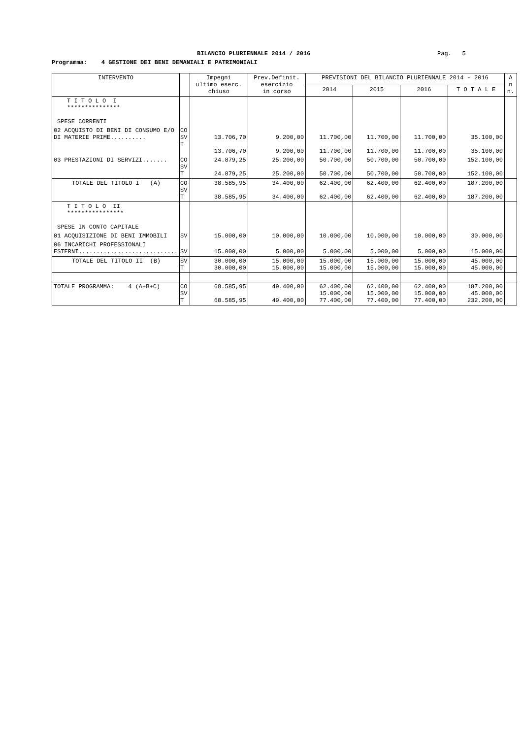BILANCIO PLURIENNALE 2014 / 2016
Pag. 5
Programma: 4 GESTIONE DEI BENI DEMANIALI E PATRIMONIALI
| INTERVENTO | | Impegni ultimo eserc. chiuso | Prev.Definit. esercizio in corso | PREVISIONI DEL BILANCIO PLURIENNALE 2014 - 2016 | | | | A n n. |
| --- | --- | --- | --- | --- | --- | --- | --- | --- |
| | | | | 2014 | 2015 | 2016 | T O T A L E | |
| T I T O L O I *************** SPESE CORRENTI | | | | | | | | |
| 02 ACQUISTO DI BENI DI CONSUMO E/O DI MATERIE PRIME.......... | CO SV T | 13.706,70 13.706,70 | 9.200,00 9.200,00 | 11.700,00 11.700,00 | 11.700,00 11.700,00 | 11.700,00 11.700,00 | 35.100,00 35.100,00 | |
| 03 PRESTAZIONI DI SERVIZI....... | CO SV T | 24.879,25 24.879,25 | 25.200,00 25.200,00 | 50.700,00 50.700,00 | 50.700,00 50.700,00 | 50.700,00 50.700,00 | 152.100,00 152.100,00 | |
| TOTALE DEL TITOLO I (A) | CO SV T | 38.585,95 38.585,95 | 34.400,00 34.400,00 | 62.400,00 62.400,00 | 62.400,00 62.400,00 | 62.400,00 62.400,00 | 187.200,00 187.200,00 | |
| T I T O L O II **************** SPESE IN CONTO CAPITALE | | | | | | | | |
| 01 ACQUISIZIONE DI BENI IMMOBILI | SV | 15.000,00 | 10.000,00 | 10.000,00 | 10.000,00 | 10.000,00 | 30.000,00 | |
| 06 INCARICHI PROFESSIONALI ESTERNI............................ | SV | 15.000,00 | 5.000,00 | 5.000,00 | 5.000,00 | 5.000,00 | 15.000,00 | |
| TOTALE DEL TITOLO II (B) | SV T | 30.000,00 30.000,00 | 15.000,00 15.000,00 | 15.000,00 15.000,00 | 15.000,00 15.000,00 | 15.000,00 15.000,00 | 45.000,00 45.000,00 | |
| TOTALE PROGRAMMA: 4 (A+B+C) | CO SV T | 68.585,95 68.585,95 | 49.400,00 49.400,00 | 62.400,00 15.000,00 77.400,00 | 62.400,00 15.000,00 77.400,00 | 62.400,00 15.000,00 77.400,00 | 187.200,00 45.000,00 232.200,00 | |